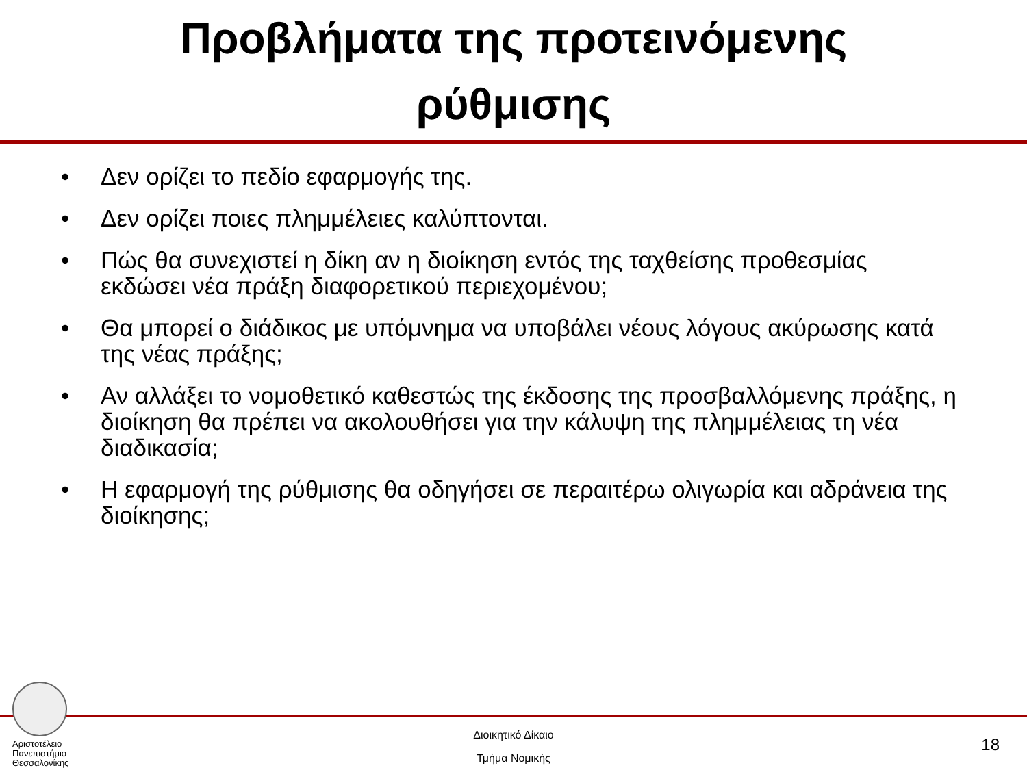Προβλήματα της προτεινόμενης
ρύθμισης
• Δεν ορίζει το πεδίο εφαρμογής της.
• Δεν ορίζει ποιες πλημμέλειες καλύπτονται.
• Πώς θα συνεχιστεί η δίκη αν η διοίκηση εντός της ταχθείσης προθεσμίας εκδώσει νέα πράξη διαφορετικού περιεχομένου;
• Θα μπορεί ο διάδικος με υπόμνημα να υποβάλει νέους λόγους ακύρωσης κατά της νέας πράξης;
• Αν αλλάξει το νομοθετικό καθεστώς της έκδοσης της προσβαλλόμενης πράξης, η διοίκηση θα πρέπει να ακολουθήσει για την κάλυψη της πλημμέλειας τη νέα διαδικασία;
• Η εφαρμογή της ρύθμισης θα οδηγήσει σε περαιτέρω ολιγωρία και αδράνεια της διοίκησης;
Αριστοτέλειο
Πανεπιστήμιο
Θεσσαλονίκης
Διοικητικό Δίκαιο
Τμήμα Νομικής
18